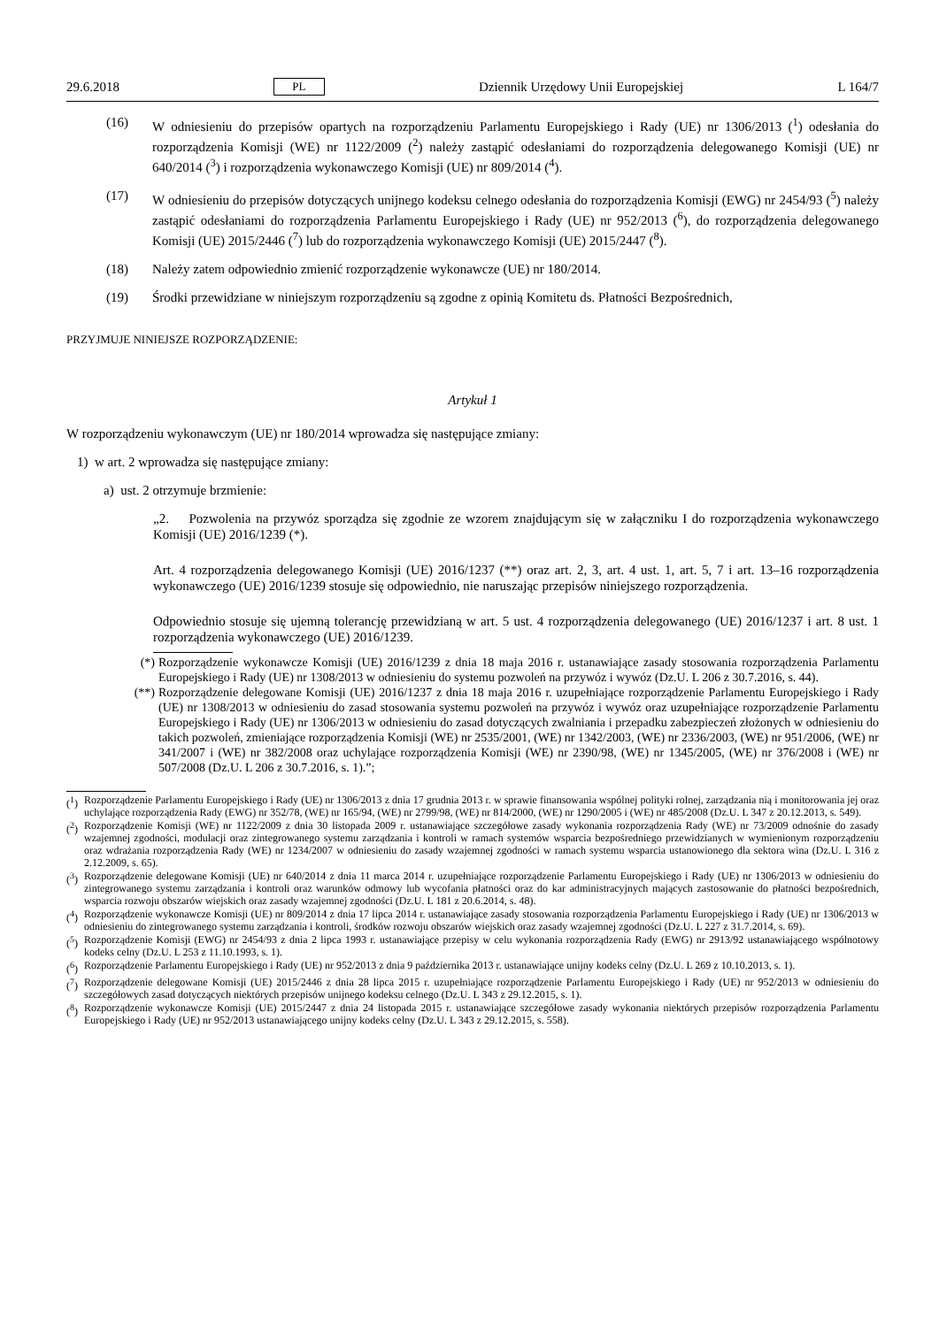29.6.2018 PL Dziennik Urzędowy Unii Europejskiej L 164/7
(16) W odniesieniu do przepisów opartych na rozporządzeniu Parlamentu Europejskiego i Rady (UE) nr 1306/2013 (<sup>1</sup>) odesłania do rozporządzenia Komisji (WE) nr 1122/2009 (<sup>2</sup>) należy zastąpić odesłaniami do rozporządzenia delegowanego Komisji (UE) nr 640/2014 (<sup>3</sup>) i rozporządzenia wykonawczego Komisji (UE) nr 809/2014 (<sup>4</sup>).
(17) W odniesieniu do przepisów dotyczących unijnego kodeksu celnego odesłania do rozporządzenia Komisji (EWG) nr 2454/93 (<sup>5</sup>) należy zastąpić odesłaniami do rozporządzenia Parlamentu Europejskiego i Rady (UE) nr 952/2013 (<sup>6</sup>), do rozporządzenia delegowanego Komisji (UE) 2015/2446 (<sup>7</sup>) lub do rozporządzenia wykonawczego Komisji (UE) 2015/2447 (<sup>8</sup>).
(18) Należy zatem odpowiednio zmienić rozporządzenie wykonawcze (UE) nr 180/2014.
(19) Środki przewidziane w niniejszym rozporządzeniu są zgodne z opinią Komitetu ds. Płatności Bezpośrednich,
PRZYJMUJE NINIEJSZE ROZPORZĄDZENIE:
Artykuł 1
W rozporządzeniu wykonawczym (UE) nr 180/2014 wprowadza się następujące zmiany:
1) w art. 2 wprowadza się następujące zmiany:
a) ust. 2 otrzymuje brzmienie:
„2. Pozwolenia na przywóz sporządza się zgodnie ze wzorem znajdującym się w załączniku I do rozporządzenia wykonawczego Komisji (UE) 2016/1239 (*).
Art. 4 rozporządzenia delegowanego Komisji (UE) 2016/1237 (**) oraz art. 2, 3, art. 4 ust. 1, art. 5, 7 i art. 13–16 rozporządzenia wykonawczego (UE) 2016/1239 stosuje się odpowiednio, nie naruszając przepisów niniejszego rozporządzenia.
Odpowiednio stosuje się ujemną tolerancję przewidzianą w art. 5 ust. 4 rozporządzenia delegowanego (UE) 2016/1237 i art. 8 ust. 1 rozporządzenia wykonawczego (UE) 2016/1239.
(*) Rozporządzenie wykonawcze Komisji (UE) 2016/1239 z dnia 18 maja 2016 r. ustanawiające zasady stosowania rozporządzenia Parlamentu Europejskiego i Rady (UE) nr 1308/2013 w odniesieniu do systemu pozwoleń na przywóz i wywóz (Dz.U. L 206 z 30.7.2016, s. 44).
(**)
Rozporządzenie delegowane Komisji (UE) 2016/1237 z dnia 18 maja 2016 r. uzupełniające rozporządzenie Parlamentu Europejskiego i Rady (UE) nr 1308/2013 w odniesieniu do zasad stosowania systemu pozwoleń na przywóz i wywóz oraz uzupełniające rozporządzenie Parlamentu Europejskiego i Rady (UE) nr 1306/2013 w odniesieniu do zasad dotyczących zwalniania i przepadku zabezpieczeń złożonych w odniesieniu do takich pozwoleń, zmieniające rozporządzenia Komisji (WE) nr 2535/2001, (WE) nr 1342/2003, (WE) nr 2336/2003, (WE) nr 951/2006, (WE) nr 341/2007 i (WE) nr 382/2008 oraz uchylające rozporządzenia Komisji (WE) nr 2390/98, (WE) nr 1345/2005, (WE) nr 376/2008 i (WE) nr 507/2008 (Dz.U. L 206 z 30.7.2016, s. 1).”;
(<sup>1</sup>)
Rozporządzenie Parlamentu Europejskiego i Rady (UE) nr 1306/2013 z dnia 17 grudnia 2013 r. w sprawie finansowania wspólnej polityki rolnej, zarządzania nią i monitorowania jej oraz uchylające rozporządzenia Rady (EWG) nr 352/78, (WE) nr 165/94, (WE) nr 2799/98, (WE) nr 814/2000, (WE) nr 1290/2005 i (WE) nr 485/2008 (Dz.U. L 347 z 20.12.2013, s. 549).
(<sup>2</sup>)
Rozporządzenie Komisji (WE) nr 1122/2009 z dnia 30 listopada 2009 r. ustanawiające szczegółowe zasady wykonania rozporządzenia Rady (WE) nr 73/2009 odnośnie do zasady wzajemnej zgodności, modulacji oraz zintegrowanego systemu zarządzania i kontroli w ramach systemów wsparcia bezpośredniego przewidzianych w wymienionym rozporządzeniu oraz wdrażania rozporządzenia Rady (WE) nr 1234/2007 w odniesieniu do zasady wzajemnej zgodności w ramach systemu wsparcia ustanowionego dla sektora wina (Dz.U. L 316 z 2.12.2009, s. 65).
(<sup>3</sup>)
Rozporządzenie delegowane Komisji (UE) nr 640/2014 z dnia 11 marca 2014 r. uzupełniające rozporządzenie Parlamentu Europejskiego i Rady (UE) nr 1306/2013 w odniesieniu do zintegrowanego systemu zarządzania i kontroli oraz warunków odmowy lub wycofania płatności oraz do kar administracyjnych mających zastosowanie do płatności bezpośrednich, wsparcia rozwoju obszarów wiejskich oraz zasady wzajemnej zgodności (Dz.U. L 181 z 20.6.2014, s. 48).
(<sup>4</sup>)
Rozporządzenie wykonawcze Komisji (UE) nr 809/2014 z dnia 17 lipca 2014 r. ustanawiające zasady stosowania rozporządzenia Parlamentu Europejskiego i Rady (UE) nr 1306/2013 w odniesieniu do zintegrowanego systemu zarządzania i kontroli, środków rozwoju obszarów wiejskich oraz zasady wzajemnej zgodności (Dz.U. L 227 z 31.7.2014, s. 69).
(<sup>5</sup>)
Rozporządzenie Komisji (EWG) nr 2454/93 z dnia 2 lipca 1993 r. ustanawiające przepisy w celu wykonania rozporządzenia Rady (EWG) nr 2913/92 ustanawiającego wspólnotowy kodeks celny (Dz.U. L 253 z 11.10.1993, s. 1).
(<sup>6</sup>)
Rozporządzenie Parlamentu Europejskiego i Rady (UE) nr 952/2013 z dnia 9 października 2013 r. ustanawiające unijny kodeks celny (Dz.U. L 269 z 10.10.2013, s. 1).
(<sup>7</sup>)
Rozporządzenie delegowane Komisji (UE) 2015/2446 z dnia 28 lipca 2015 r. uzupełniające rozporządzenie Parlamentu Europejskiego i Rady (UE) nr 952/2013 w odniesieniu do szczegółowych zasad dotyczących niektórych przepisów unijnego kodeksu celnego (Dz.U. L 343 z 29.12.2015, s. 1).
(<sup>8</sup>)
Rozporządzenie wykonawcze Komisji (UE) 2015/2447 z dnia 24 listopada 2015 r. ustanawiające szczegółowe zasady wykonania niektórych przepisów rozporządzenia Parlamentu Europejskiego i Rady (UE) nr 952/2013 ustanawiającego unijny kodeks celny (Dz.U. L 343 z 29.12.2015, s. 558).